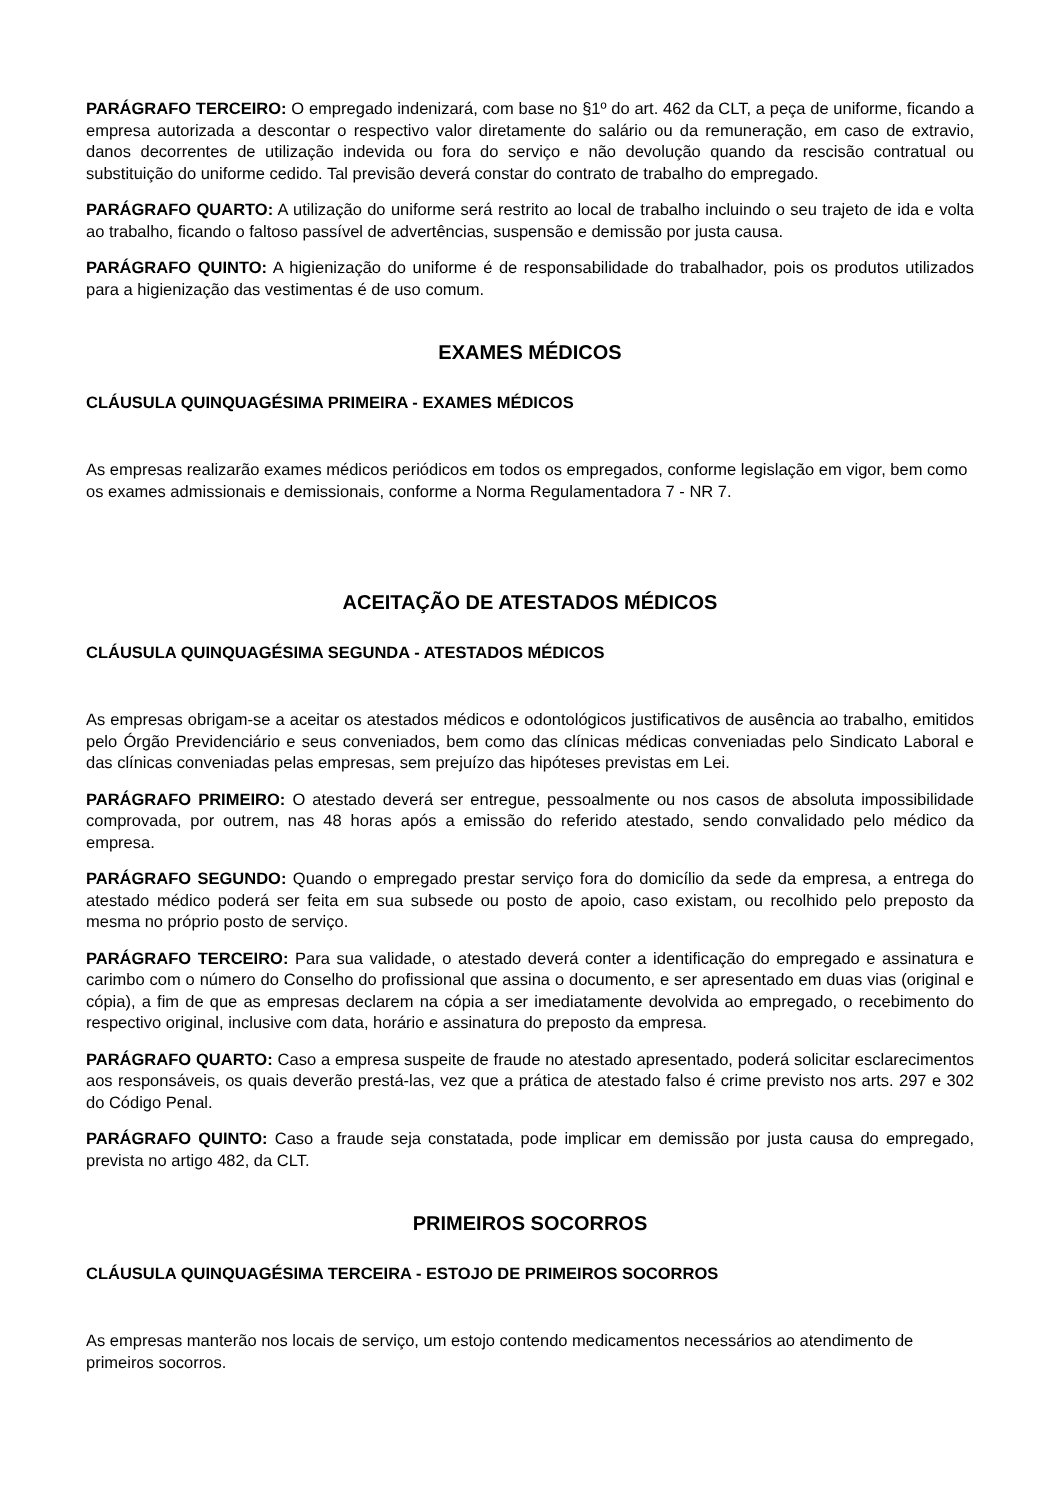PARÁGRAFO TERCEIRO: O empregado indenizará, com base no §1º do art. 462 da CLT, a peça de uniforme, ficando a empresa autorizada a descontar o respectivo valor diretamente do salário ou da remuneração, em caso de extravio, danos decorrentes de utilização indevida ou fora do serviço e não devolução quando da rescisão contratual ou substituição do uniforme cedido. Tal previsão deverá constar do contrato de trabalho do empregado.
PARÁGRAFO QUARTO: A utilização do uniforme será restrito ao local de trabalho incluindo o seu trajeto de ida e volta ao trabalho, ficando o faltoso passível de advertências, suspensão e demissão por justa causa.
PARÁGRAFO QUINTO: A higienização do uniforme é de responsabilidade do trabalhador, pois os produtos utilizados para a higienização das vestimentas é de uso comum.
EXAMES MÉDICOS
CLÁUSULA QUINQUAGÉSIMA PRIMEIRA - EXAMES MÉDICOS
As empresas realizarão exames médicos periódicos em todos os empregados, conforme legislação em vigor, bem como os exames admissionais e demissionais, conforme a Norma Regulamentadora 7 - NR 7.
ACEITAÇÃO DE ATESTADOS MÉDICOS
CLÁUSULA QUINQUAGÉSIMA SEGUNDA - ATESTADOS MÉDICOS
As empresas obrigam-se a aceitar os atestados médicos e odontológicos justificativos de ausência ao trabalho, emitidos pelo Órgão Previdenciário e seus conveniados, bem como das clínicas médicas conveniadas pelo Sindicato Laboral e das clínicas conveniadas pelas empresas, sem prejuízo das hipóteses previstas em Lei.
PARÁGRAFO PRIMEIRO: O atestado deverá ser entregue, pessoalmente ou nos casos de absoluta impossibilidade comprovada, por outrem, nas 48 horas após a emissão do referido atestado, sendo convalidado pelo médico da empresa.
PARÁGRAFO SEGUNDO: Quando o empregado prestar serviço fora do domicílio da sede da empresa, a entrega do atestado médico poderá ser feita em sua subsede ou posto de apoio, caso existam, ou recolhido pelo preposto da mesma no próprio posto de serviço.
PARÁGRAFO TERCEIRO: Para sua validade, o atestado deverá conter a identificação do empregado e assinatura e carimbo com o número do Conselho do profissional que assina o documento, e ser apresentado em duas vias (original e cópia), a fim de que as empresas declarem na cópia a ser imediatamente devolvida ao empregado, o recebimento do respectivo original, inclusive com data, horário e assinatura do preposto da empresa.
PARÁGRAFO QUARTO: Caso a empresa suspeite de fraude no atestado apresentado, poderá solicitar esclarecimentos aos responsáveis, os quais deverão prestá-las, vez que a prática de atestado falso é crime previsto nos arts. 297 e 302 do Código Penal.
PARÁGRAFO QUINTO: Caso a fraude seja constatada, pode implicar em demissão por justa causa do empregado, prevista no artigo 482, da CLT.
PRIMEIROS SOCORROS
CLÁUSULA QUINQUAGÉSIMA TERCEIRA - ESTOJO DE PRIMEIROS SOCORROS
As empresas manterão nos locais de serviço, um estojo contendo medicamentos necessários ao atendimento de primeiros socorros.